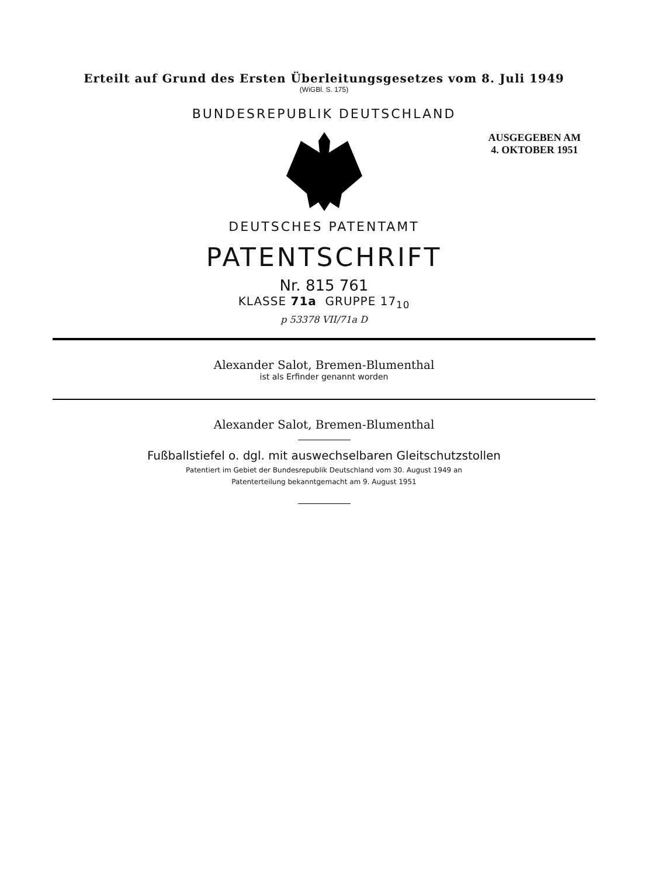Erteilt auf Grund des Ersten Überleitungsgesetzes vom 8. Juli 1949
(WiGBl. S. 175)
BUNDESREPUBLIK DEUTSCHLAND
AUSGEGEBEN AM
4. OKTOBER 1951
DEUTSCHES PATENTAMT
PATENTSCHRIFT
Nr. 815 761
KLASSE 71a GRUPPE 17<sub>10</sub>
p 53378 VII/71a D
Alexander Salot, Bremen-Blumenthal
ist als Erfinder genannt worden
Alexander Salot, Bremen-Blumenthal
Fußballstiefel o. dgl. mit auswechselbaren Gleitschutzstollen
Patentiert im Gebiet der Bundesrepublik Deutschland vom 30. August 1949 an
Patenterteilung bekanntgemacht am 9. August 1951